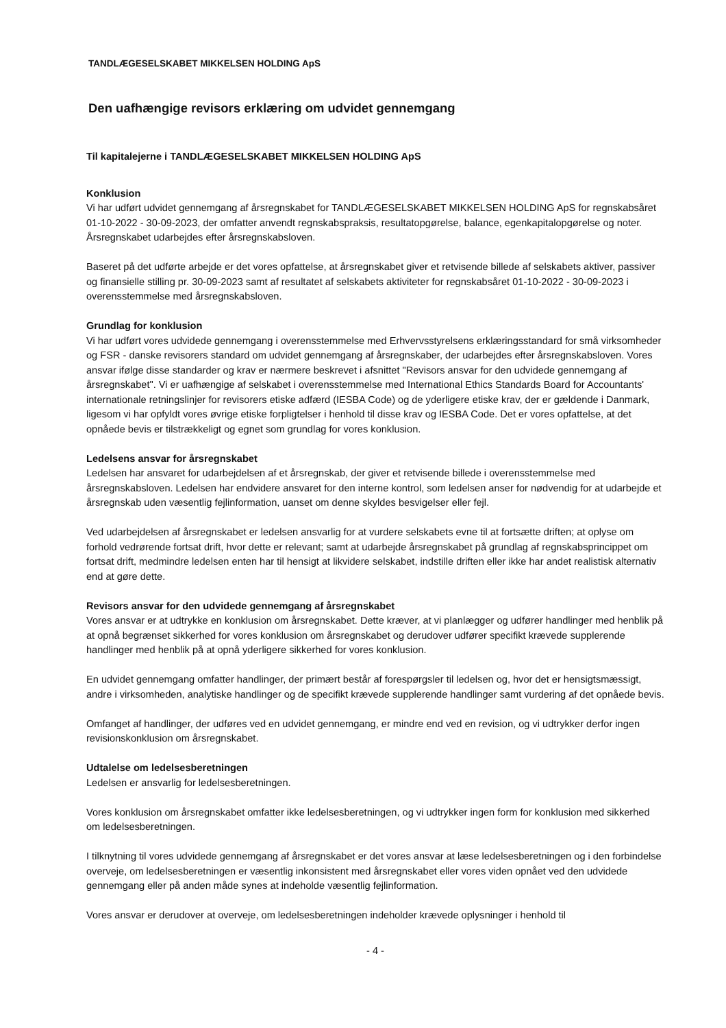TANDLÆGESELSKABET MIKKELSEN HOLDING ApS
Den uafhængige revisors erklæring om udvidet gennemgang
Til kapitalejerne i TANDLÆGESELSKABET MIKKELSEN HOLDING ApS
Konklusion
Vi har udført udvidet gennemgang af årsregnskabet for TANDLÆGESELSKABET MIKKELSEN HOLDING ApS for regnskabsåret 01-10-2022 - 30-09-2023, der omfatter anvendt regnskabspraksis, resultatopgørelse, balance, egenkapitalopgørelse og noter. Årsregnskabet udarbejdes efter årsregnskabsloven.
Baseret på det udførte arbejde er det vores opfattelse, at årsregnskabet giver et retvisende billede af selskabets aktiver, passiver og finansielle stilling pr. 30-09-2023 samt af resultatet af selskabets aktiviteter for regnskabsåret 01-10-2022 - 30-09-2023 i overensstemmelse med årsregnskabsloven.
Grundlag for konklusion
Vi har udført vores udvidede gennemgang i overensstemmelse med Erhvervsstyrelsens erklæringsstandard for små virksomheder og FSR - danske revisorers standard om udvidet gennemgang af årsregnskaber, der udarbejdes efter årsregnskabsloven. Vores ansvar ifølge disse standarder og krav er nærmere beskrevet i afsnittet "Revisors ansvar for den udvidede gennemgang af årsregnskabet". Vi er uafhængige af selskabet i overensstemmelse med International Ethics Standards Board for Accountants' internationale retningslinjer for revisorers etiske adfærd (IESBA Code) og de yderligere etiske krav, der er gældende i Danmark, ligesom vi har opfyldt vores øvrige etiske forpligtelser i henhold til disse krav og IESBA Code. Det er vores opfattelse, at det opnåede bevis er tilstrækkeligt og egnet som grundlag for vores konklusion.
Ledelsens ansvar for årsregnskabet
Ledelsen har ansvaret for udarbejdelsen af et årsregnskab, der giver et retvisende billede i overensstemmelse med årsregnskabsloven. Ledelsen har endvidere ansvaret for den interne kontrol, som ledelsen anser for nødvendig for at udarbejde et årsregnskab uden væsentlig fejlinformation, uanset om denne skyldes besvigelser eller fejl.
Ved udarbejdelsen af årsregnskabet er ledelsen ansvarlig for at vurdere selskabets evne til at fortsætte driften; at oplyse om forhold vedrørende fortsat drift, hvor dette er relevant; samt at udarbejde årsregnskabet på grundlag af regnskabsprincippet om fortsat drift, medmindre ledelsen enten har til hensigt at likvidere selskabet, indstille driften eller ikke har andet realistisk alternativ end at gøre dette.
Revisors ansvar for den udvidede gennemgang af årsregnskabet
Vores ansvar er at udtrykke en konklusion om årsregnskabet. Dette kræver, at vi planlægger og udfører handlinger med henblik på at opnå begrænset sikkerhed for vores konklusion om årsregnskabet og derudover udfører specifikt krævede supplerende handlinger med henblik på at opnå yderligere sikkerhed for vores konklusion.
En udvidet gennemgang omfatter handlinger, der primært består af forespørgsler til ledelsen og, hvor det er hensigtsmæssigt, andre i virksomheden, analytiske handlinger og de specifikt krævede supplerende handlinger samt vurdering af det opnåede bevis.
Omfanget af handlinger, der udføres ved en udvidet gennemgang, er mindre end ved en revision, og vi udtrykker derfor ingen revisionskonklusion om årsregnskabet.
Udtalelse om ledelsesberetningen
Ledelsen er ansvarlig for ledelsesberetningen.
Vores konklusion om årsregnskabet omfatter ikke ledelsesberetningen, og vi udtrykker ingen form for konklusion med sikkerhed om ledelsesberetningen.
I tilknytning til vores udvidede gennemgang af årsregnskabet er det vores ansvar at læse ledelsesberetningen og i den forbindelse overveje, om ledelsesberetningen er væsentlig inkonsistent med årsregnskabet eller vores viden opnået ved den udvidede gennemgang eller på anden måde synes at indeholde væsentlig fejlinformation.
Vores ansvar er derudover at overveje, om ledelsesberetningen indeholder krævede oplysninger i henhold til
- 4 -